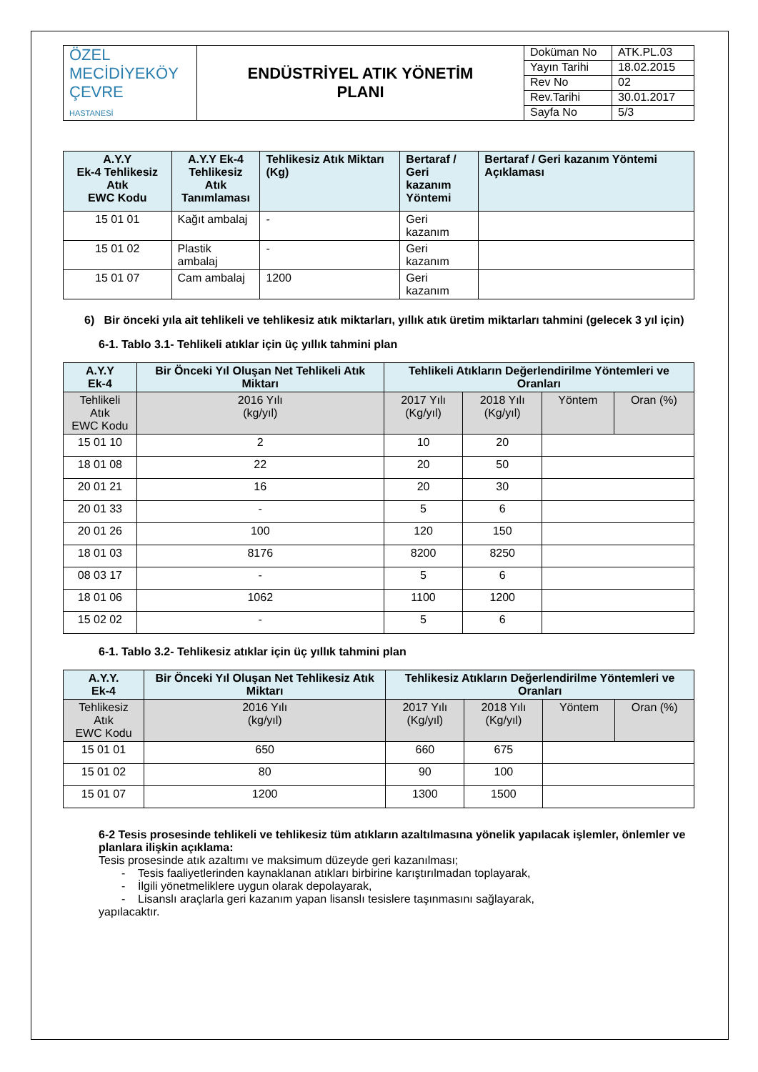| ÖZEL MECİDİYEKÖY ÇEVRE HASTANESİ | ENDÜSTRİYEL ATIK YÖNETİM PLANI | Doküman No | ATK.PL.03 |
| | | Yayın Tarihi | 18.02.2015 |
| | | Rev No | 02 |
| | | Rev.Tarihi | 30.01.2017 |
| | | Sayfa No | 5/3 |
| A.Y.Y Ek-4 Tehlikesiz Atık EWC Kodu | A.Y.Y Ek-4 Tehlikesiz Atık Tanımlaması | Tehlikesiz Atık Miktarı (Kg) | Bertaraf / Geri kazanım Yöntemi | Bertaraf / Geri kazanım Yöntemi Açıklaması |
| 15 01 01 | Kağıt ambalaj | - | Geri kazanım | |
| 15 01 02 | Plastik ambalaj | - | Geri kazanım | |
| 15 01 07 | Cam ambalaj | 1200 | Geri kazanım | |
6) Bir önceki yıla ait tehlikeli ve tehlikesiz atık miktarları, yıllık atık üretim miktarları tahmini (gelecek 3 yıl için)
6-1. Tablo 3.1- Tehlikeli atıklar için üç yıllık tahmini plan
| A.Y.Y Ek-4 | Bir Önceki Yıl Oluşan Net Tehlikeli Atık Miktarı | Tehlikeli Atıkların Değerlendirilme Yöntemleri ve Oranları | | | |
| Tehlikeli Atık EWC Kodu | 2016 Yılı (kg/yıl) | 2017 Yılı (Kg/yıl) | 2018 Yılı (Kg/yıl) | Yöntem | Oran (%) |
| 15 01 10 | 2 | 10 | 20 | | |
| 18 01 08 | 22 | 20 | 50 | | |
| 20 01 21 | 16 | 20 | 30 | | |
| 20 01 33 | - | 5 | 6 | | |
| 20 01 26 | 100 | 120 | 150 | | |
| 18 01 03 | 8176 | 8200 | 8250 | | |
| 08 03 17 | - | 5 | 6 | | |
| 18 01 06 | 1062 | 1100 | 1200 | | |
| 15 02 02 | - | 5 | 6 | | |
6-1. Tablo 3.2- Tehlikesiz atıklar için üç yıllık tahmini plan
| A.Y.Y. Ek-4 | Bir Önceki Yıl Oluşan Net Tehlikesiz Atık Miktarı | Tehlikesiz Atıkların Değerlendirilme Yöntemleri ve Oranları | | | |
| Tehlikesiz Atık EWC Kodu | 2016 Yılı (kg/yıl) | 2017 Yılı (Kg/yıl) | 2018 Yılı (Kg/yıl) | Yöntem | Oran (%) |
| 15 01 01 | 650 | 660 | 675 | | |
| 15 01 02 | 80 | 90 | 100 | | |
| 15 01 07 | 1200 | 1300 | 1500 | | |
6-2 Tesis prosesinde tehlikeli ve tehlikesiz tüm atıkların azaltılmasına yönelik yapılacak işlemler, önlemler ve planlara ilişkin açıklama:
Tesis prosesinde atık azaltımı ve maksimum düzeyde geri kazanılması;
- Tesis faaliyetlerinden kaynaklanan atıkları birbirine karıştırılmadan toplayarak,
- İlgili yönetmeliklere uygun olarak depolayarak,
- Lisanslı araçlarla geri kazanım yapan lisanslı tesislere taşınmasını sağlayarak,
yapılacaktır.